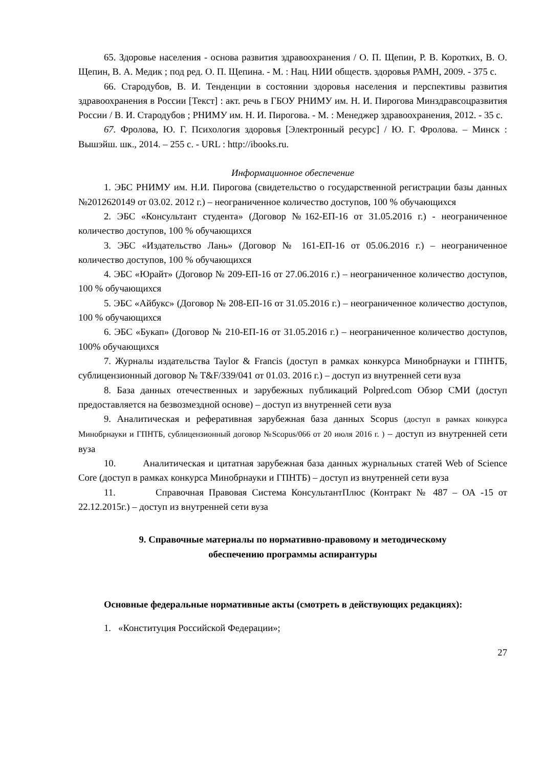65. Здоровье населения - основа развития здравоохранения / О. П. Щепин, Р. В. Коротких, В. О. Щепин, В. А. Медик ; под ред. О. П. Щепина. - М. : Нац. НИИ обществ. здоровья РАМН, 2009. - 375 с.
66. Стародубов, В. И. Тенденции в состоянии здоровья населения и перспективы развития здравоохранения в России [Текст] : акт. речь в ГБОУ РНИМУ им. Н. И. Пирогова Минздравсоцразвития России / В. И. Стародубов ; РНИМУ им. Н. И. Пирогова. - М. : Менеджер здравоохранения, 2012. - 35 с.
67. Фролова, Ю. Г. Психология здоровья [Электронный ресурс] / Ю. Г. Фролова. – Минск : Вышэйш. шк., 2014. – 255 с. - URL : http://ibooks.ru.
Информационное обеспечение
1. ЭБС РНИМУ им. Н.И. Пирогова (свидетельство о государственной регистрации базы данных №2012620149 от 03.02. 2012 г.) – неограниченное количество доступов, 100 % обучающихся
2. ЭБС «Консультант студента» (Договор №162-ЕП-16 от 31.05.2016 г.) - неограниченное количество доступов, 100 % обучающихся
3. ЭБС «Издательство Лань» (Договор № 161-ЕП-16 от 05.06.2016 г.) – неограниченное количество доступов, 100 % обучающихся
4. ЭБС «Юрайт» (Договор № 209-ЕП-16 от 27.06.2016 г.) – неограниченное количество доступов, 100 % обучающихся
5. ЭБС «Айбукс» (Договор № 208-ЕП-16 от 31.05.2016 г.) – неограниченное количество доступов, 100 % обучающихся
6. ЭБС «Букап» (Договор № 210-ЕП-16 от 31.05.2016 г.) – неограниченное количество доступов, 100% обучающихся
7. Журналы издательства Taylor & Francis (доступ в рамках конкурса Минобрнауки и ГПНТБ, сублицензионный договор № T&F/339/041 от 01.03. 2016 г.) – доступ из внутренней сети вуза
8. База данных отечественных и зарубежных публикаций Polpred.com Обзор СМИ (доступ предоставляется на безвозмездной основе) – доступ из внутренней сети вуза
9. Аналитическая и реферативная зарубежная база данных Scopus (доступ в рамках конкурса Минобрнауки и ГПНТБ, сублицензионный договор №Scopus/066 от 20 июля 2016 г. ) – доступ из внутренней сети вуза
10. Аналитическая и цитатная зарубежная база данных журнальных статей Web of Science Core (доступ в рамках конкурса Минобрнауки и ГПНТБ) – доступ из внутренней сети вуза
11. Справочная Правовая Система КонсультантПлюс (Контракт № 487 – ОА -15 от 22.12.2015г.) – доступ из внутренней сети вуза
9. Справочные материалы по нормативно-правовому и методическому
обеспечению программы аспирантуры
Основные федеральные нормативные акты (смотреть в действующих редакциях):
1. «Конституция Российской Федерации»;
27